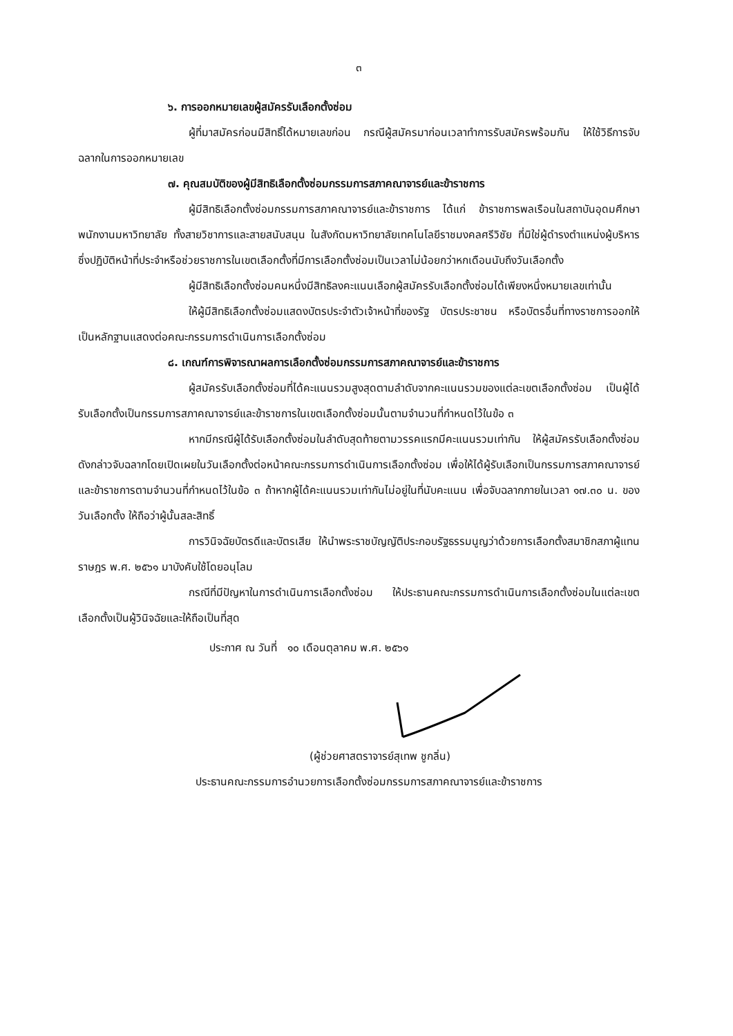๓
๖. การออกหมายเลขผู้สมัครรับเลือกตั้งซ่อม
ผู้ที่มาสมัครก่อนมีสิทธิ์ได้หมายเลขก่อน กรณีผู้สมัครมาก่อนเวลาทำการรับสมัครพร้อมกัน ให้ใช้วิธีการจับฉลากในการออกหมายเลข
๗. คุณสมบัติของผู้มีสิทธิเลือกตั้งซ่อมกรรมการสภาคณาจารย์และข้าราชการ
ผู้มีสิทธิเลือกตั้งซ่อมกรรมการสภาคณาจารย์และข้าราชการ ได้แก่ ข้าราชการพลเรือนในสถาบันอุดมศึกษา พนักงานมหาวิทยาลัย ทั้งสายวิชาการและสายสนับสนุน ในสังกัดมหาวิทยาลัยเทคโนโลยีราชมงคลศรีวิชัย ที่มิใช่ผู้ดำรงตำแหน่งผู้บริหาร ซึ่งปฏิบัติหน้าที่ประจำหรือช่วยราชการในเขตเลือกตั้งที่มีการเลือกตั้งซ่อมเป็นเวลาไม่น้อยกว่าหกเดือนนับถึงวันเลือกตั้ง
ผู้มีสิทธิเลือกตั้งซ่อมคนหนึ่งมีสิทธิลงคะแนนเลือกผู้สมัครรับเลือกตั้งซ่อมได้เพียงหนึ่งหมายเลขเท่านั้น
ให้ผู้มีสิทธิเลือกตั้งซ่อมแสดงบัตรประจำตัวเจ้าหน้าที่ของรัฐ บัตรประชาชน หรือบัตรอื่นที่ทางราชการออกให้ เป็นหลักฐานแสดงต่อคณะกรรมการดำเนินการเลือกตั้งซ่อม
๘. เกณฑ์การพิจารณาผลการเลือกตั้งซ่อมกรรมการสภาคณาจารย์และข้าราชการ
ผู้สมัครรับเลือกตั้งซ่อมที่ได้คะแนนรวมสูงสุดตามลำดับจากคะแนนรวมของแต่ละเขตเลือกตั้งซ่อม เป็นผู้ได้รับเลือกตั้งเป็นกรรมการสภาคณาจารย์และข้าราชการในเขตเลือกตั้งซ่อมนั้นตามจำนวนที่กำหนดไว้ในข้อ ๓
หากมีกรณีผู้ได้รับเลือกตั้งซ่อมในลำดับสุดท้ายตามวรรคแรกมีคะแนนรวมเท่ากัน ให้ผู้สมัครรับเลือกตั้งซ่อมดังกล่าวจับฉลากโดยเปิดเผยในวันเลือกตั้งต่อหน้าคณะกรรมการดำเนินการเลือกตั้งซ่อม เพื่อให้ได้ผู้รับเลือกเป็นกรรมการสภาคณาจารย์และข้าราชการตามจำนวนที่กำหนดไว้ในข้อ ๓ ถ้าหากผู้ได้คะแนนรวมเท่ากันไม่อยู่ในที่นับคะแนน เพื่อจับฉลากภายในเวลา ๑๗.๓๐ น. ของวันเลือกตั้ง ให้ถือว่าผู้นั้นสละสิทธิ์
การวินิจฉัยบัตรดีและบัตรเสีย ให้นำพระราชบัญญัติประกอบรัฐธรรมนูญว่าด้วยการเลือกตั้งสมาชิกสภาผู้แทนราษฎร พ.ศ. ๒๕๖๑ มาบังคับใช้โดยอนุโลม
กรณีที่มีปัญหาในการดำเนินการเลือกตั้งซ่อม ให้ประธานคณะกรรมการดำเนินการเลือกตั้งซ่อมในแต่ละเขตเลือกตั้งเป็นผู้วินิจฉัยและให้ถือเป็นที่สุด
ประกาศ ณ วันที่ ๑๐ เดือนตุลาคม พ.ศ. ๒๕๖๑
(ผู้ช่วยศาสตราจารย์สุเทพ ชูกลิ่น)
ประธานคณะกรรมการอำนวยการเลือกตั้งซ่อมกรรมการสภาคณาจารย์และข้าราชการ